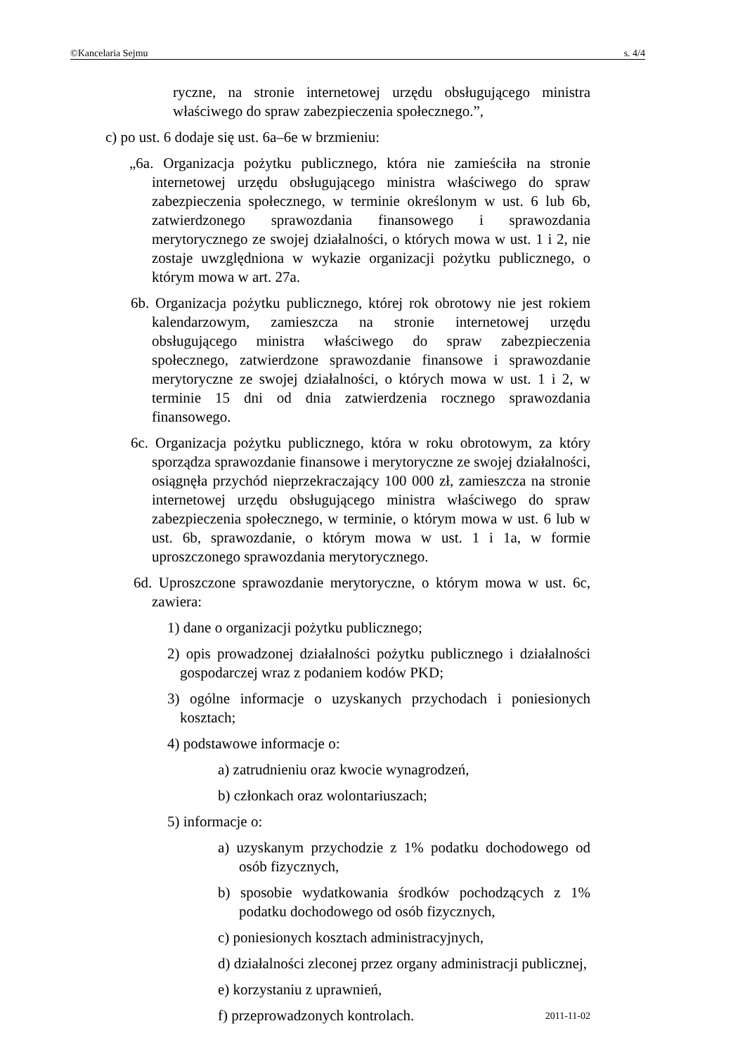©Kancelaria Sejmu s. 4/4
ryczne, na stronie internetowej urzędu obsługującego ministra właściwego do spraw zabezpieczenia społecznego.”,
c) po ust. 6 dodaje się ust. 6a–6e w brzmieniu:
„6a. Organizacja pożytku publicznego, która nie zamieściła na stronie internetowej urzędu obsługującego ministra właściwego do spraw zabezpieczenia społecznego, w terminie określonym w ust. 6 lub 6b, zatwierdzonego sprawozdania finansowego i sprawozdania merytorycznego ze swojej działalności, o których mowa w ust. 1 i 2, nie zostaje uwzględniona w wykazie organizacji pożytku publicznego, o którym mowa w art. 27a.
6b. Organizacja pożytku publicznego, której rok obrotowy nie jest rokiem kalendarzowym, zamieszcza na stronie internetowej urzędu obsługującego ministra właściwego do spraw zabezpieczenia społecznego, zatwierdzone sprawozdanie finansowe i sprawozdanie merytoryczne ze swojej działalności, o których mowa w ust. 1 i 2, w terminie 15 dni od dnia zatwierdzenia rocznego sprawozdania finansowego.
6c. Organizacja pożytku publicznego, która w roku obrotowym, za który sporządza sprawozdanie finansowe i merytoryczne ze swojej działalności, osiągnęła przychód nieprzekraczający 100 000 zł, zamieszcza na stronie internetowej urzędu obsługującego ministra właściwego do spraw zabezpieczenia społecznego, w terminie, o którym mowa w ust. 6 lub w ust. 6b, sprawozdanie, o którym mowa w ust. 1 i 1a, w formie uproszczonego sprawozdania merytorycznego.
6d. Uproszczone sprawozdanie merytoryczne, o którym mowa w ust. 6c, zawiera:
1) dane o organizacji pożytku publicznego;
2) opis prowadzonej działalności pożytku publicznego i działalności gospodarczej wraz z podaniem kodów PKD;
3) ogólne informacje o uzyskanych przychodach i poniesionych kosztach;
4) podstawowe informacje o:
a) zatrudnieniu oraz kwocie wynagrodzeń,
b) członkach oraz wolontariuszach;
5) informacje o:
a) uzyskanym przychodzie z 1% podatku dochodowego od osób fizycznych,
b) sposobie wydatkowania środków pochodzących z 1% podatku dochodowego od osób fizycznych,
c) poniesionych kosztach administracyjnych,
d) działalności zleconej przez organy administracji publicznej,
e) korzystaniu z uprawnień,
f) przeprowadzonych kontrolach.
2011-11-02